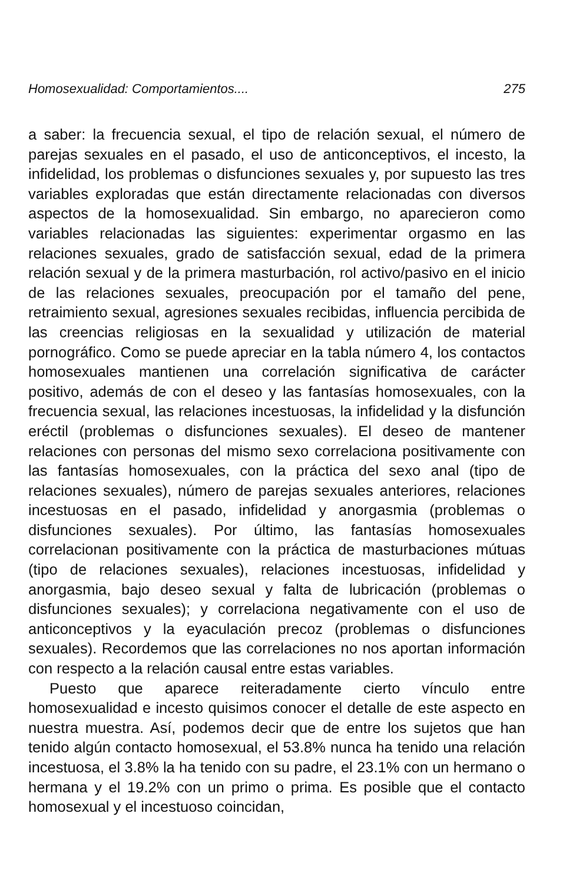Homosexualidad: Comportamientos.... 275
a saber: la frecuencia sexual, el tipo de relación sexual, el número de parejas sexuales en el pasado, el uso de anticonceptivos, el incesto, la infidelidad, los problemas o disfunciones sexuales y, por supuesto las tres variables exploradas que están directamente relacionadas con diversos aspectos de la homosexualidad. Sin embargo, no aparecieron como variables relacionadas las siguientes: experimentar orgasmo en las relaciones sexuales, grado de satisfacción sexual, edad de la primera relación sexual y de la primera masturbación, rol activo/pasivo en el inicio de las relaciones sexuales, preocupación por el tamaño del pene, retraimiento sexual, agresiones sexuales recibidas, influencia percibida de las creencias religiosas en la sexualidad y utilización de material pornográfico. Como se puede apreciar en la tabla número 4, los contactos homosexuales mantienen una correlación significativa de carácter positivo, además de con el deseo y las fantasías homosexuales, con la frecuencia sexual, las relaciones incestuosas, la infidelidad y la disfunción eréctil (problemas o disfunciones sexuales). El deseo de mantener relaciones con personas del mismo sexo correlaciona positivamente con las fantasías homosexuales, con la práctica del sexo anal (tipo de relaciones sexuales), número de parejas sexuales anteriores, relaciones incestuosas en el pasado, infidelidad y anorgasmia (problemas o disfunciones sexuales). Por último, las fantasías homosexuales correlacionan positivamente con la práctica de masturbaciones mútuas (tipo de relaciones sexuales), relaciones incestuosas, infidelidad y anorgasmia, bajo deseo sexual y falta de lubricación (problemas o disfunciones sexuales); y correlaciona negativamente con el uso de anticonceptivos y la eyaculación precoz (problemas o disfunciones sexuales). Recordemos que las correlaciones no nos aportan información con respecto a la relación causal entre estas variables.
Puesto que aparece reiteradamente cierto vínculo entre homosexualidad e incesto quisimos conocer el detalle de este aspecto en nuestra muestra. Así, podemos decir que de entre los sujetos que han tenido algún contacto homosexual, el 53.8% nunca ha tenido una relación incestuosa, el 3.8% la ha tenido con su padre, el 23.1% con un hermano o hermana y el 19.2% con un primo o prima. Es posible que el contacto homosexual y el incestuoso coincidan,